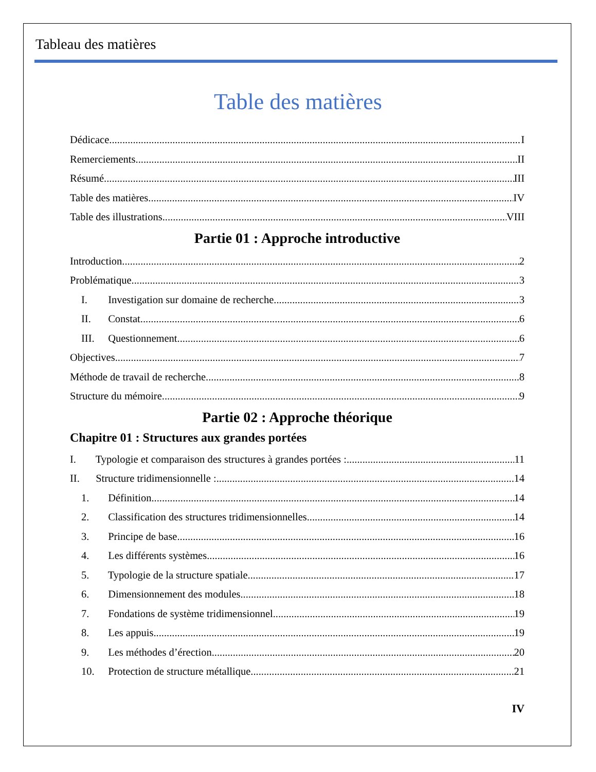Tableau des matières
Table des matières
Dédicace I
Remerciements II
Résumé III
Table des matières IV
Table des illustrations VIII
Partie 01 : Approche introductive
Introduction 2
Problématique 3
I. Investigation sur domaine de recherche 3
II. Constat 6
III. Questionnement 6
Objectives 7
Méthode de travail de recherche 8
Structure du mémoire 9
Partie 02 : Approche théorique
Chapitre 01 : Structures aux grandes portées
I. Typologie et comparaison des structures à grandes portées : 11
II. Structure tridimensionnelle : 14
1. Définition 14
2. Classification des structures tridimensionnelles 14
3. Principe de base 16
4. Les différents systèmes 16
5. Typologie de la structure spatiale 17
6. Dimensionnement des modules 18
7. Fondations de système tridimensionnel 19
8. Les appuis 19
9. Les méthodes d’érection 20
10. Protection de structure métallique 21
IV